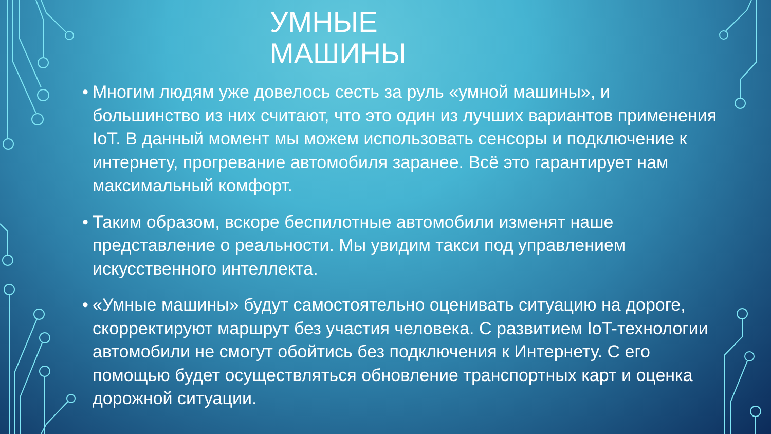УМНЫЕ
МАШИНЫ
• Многим людям уже довелось сесть за руль «умной машины», и большинство из них считают, что это один из лучших вариантов применения IoT. В данный момент мы можем использовать сенсоры и подключение к интернету, прогревание автомобиля заранее. Всё это гарантирует нам максимальный комфорт.
• Таким образом, вскоре беспилотные автомобили изменят наше представление о реальности. Мы увидим такси под управлением искусственного интеллекта.
• «Умные машины» будут самостоятельно оценивать ситуацию на дороге, скорректируют маршрут без участия человека. С развитием IoT-технологии автомобили не смогут обойтись без подключения к Интернету. С его помощью будет осуществляться обновление транспортных карт и оценка дорожной ситуации.